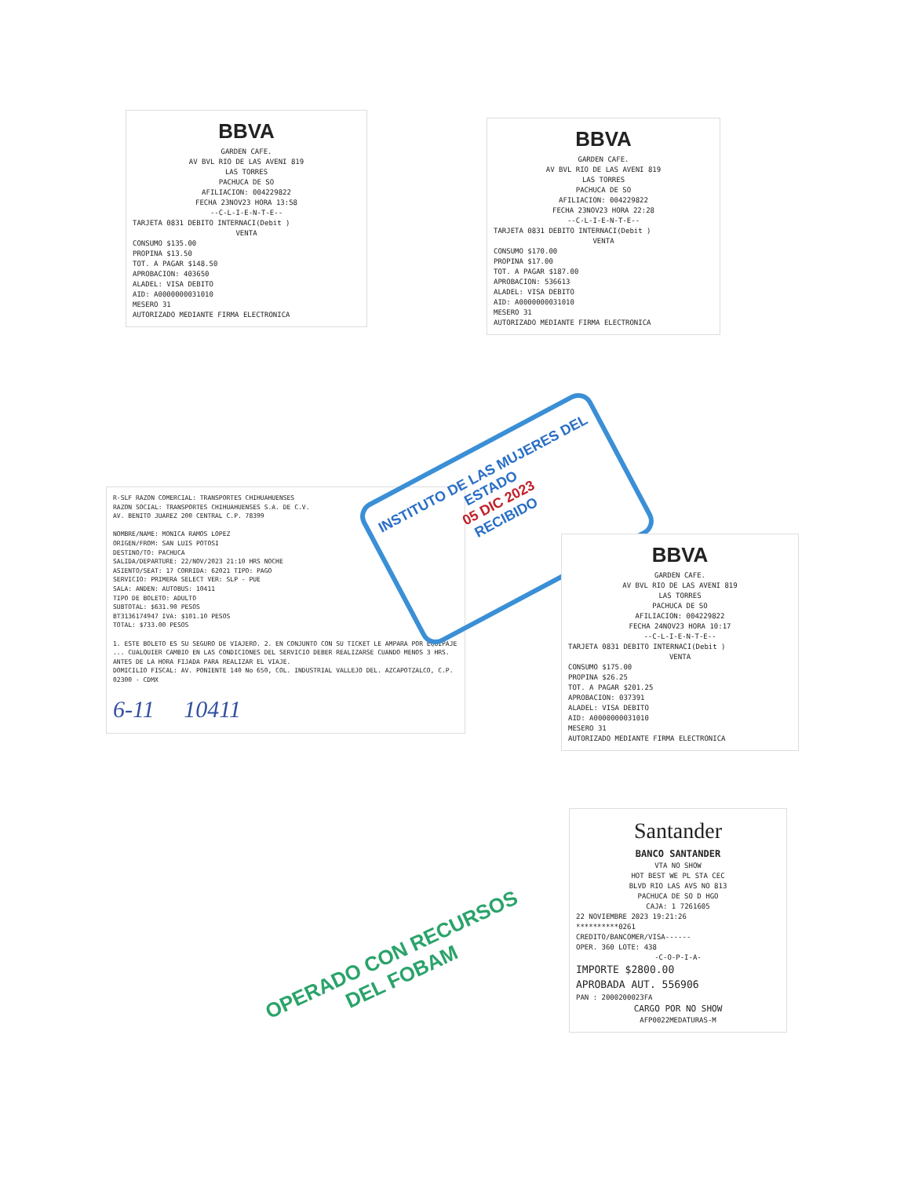BBVA
GARDEN CAFE.
AV BVL RIO DE LAS AVENI 819
LAS TORRES
PACHUCA DE SO
AFILIACION: 004229822
FECHA 23NOV23 HORA 13:58
--C-L-I-E-N-T-E--
TARJETA 0831 DEBITO INTERNACI(Debit )
VENTA
CONSUMO $135.00
PROPINA $13.50
TOT. A PAGAR $148.50
APROBACION: 403650
ALADEL: VISA DEBITO
AID: A0000000031010
MESERO 31
AUTORIZADO MEDIANTE FIRMA ELECTRONICA
BBVA
GARDEN CAFE.
AV BVL RIO DE LAS AVENI 819
LAS TORRES
PACHUCA DE SO
AFILIACION: 004229822
FECHA 23NOV23 HORA 22:28
--C-L-I-E-N-T-E--
TARJETA 0831 DEBITO INTERNACI(Debit )
VENTA
CONSUMO $170.00
PROPINA $17.00
TOT. A PAGAR $187.00
APROBACION: 536613
ALADEL: VISA DEBITO
AID: A0000000031010
MESERO 31
AUTORIZADO MEDIANTE FIRMA ELECTRONICA
R-SLF RAZON COMERCIAL: TRANSPORTES CHIHUAHUENSES
RAZON SOCIAL: TRANSPORTES CHIHUAHUENSES S.A. DE C.V.
AV. BENITO JUAREZ 200 CENTRAL C.P. 78399
NOMBRE/NAME: MONICA RAMOS LOPEZ
ORIGEN/FROM: SAN LUIS POTOSI
DESTINO/TO: PACHUCA
SALIDA/DEPARTURE: 22/NOV/2023 21:10 HRS NOCHE
ASIENTO/SEAT: 17 CORRIDA: 62021 TIPO: PAGO
SERVICIO: PRIMERA SELECT VER: SLP - PUE
SALA: ANDEN: AUTOBUS: 10411
TIPO DE BOLETO: ADULTO
SUBTOTAL: $631.90 PESOS
BT3136174947 IVA: $101.10 PESOS
TOTAL: $733.00 PESOS
1. ESTE BOLETO ES SU SEGURO DE VIAJERO. 2. EN CONJUNTO CON SU TICKET LE AMPARA POR EQUIPAJE ... CUALQUIER CAMBIO EN LAS CONDICIONES DEL SERVICIO DEBER REALIZARSE CUANDO MENOS 3 HRS. ANTES DE LA HORA FIJADA PARA REALIZAR EL VIAJE.
DOMICILIO FISCAL: AV. PONIENTE 140 No 650, COL. INDUSTRIAL VALLEJO DEL. AZCAPOTZALCO, C.P. 02300 - CDMX
6-11 10411
INSTITUTO DE LAS MUJERES DEL ESTADO
05 DIC 2023
RECIBIDO
BBVA
GARDEN CAFE.
AV BVL RIO DE LAS AVENI 819
LAS TORRES
PACHUCA DE SO
AFILIACION: 004229822
FECHA 24NOV23 HORA 10:17
--C-L-I-E-N-T-E--
TARJETA 0831 DEBITO INTERNACI(Debit )
VENTA
CONSUMO $175.00
PROPINA $26.25
TOT. A PAGAR $201.25
APROBACION: 037391
ALADEL: VISA DEBITO
AID: A0000000031010
MESERO 31
AUTORIZADO MEDIANTE FIRMA ELECTRONICA
Santander
BANCO SANTANDER
VTA NO SHOW
HOT BEST WE PL STA CEC
BLVD RIO LAS AVS NO 813
PACHUCA DE SO D HGO
CAJA: 1 7261605
22 NOVIEMBRE 2023 19:21:26
**********0261
CREDITO/BANCOMER/VISA------
OPER. 360 LOTE: 438
-C-O-P-I-A-
IMPORTE $2800.00
APROBADA AUT. 556906
PAN : 2000200023FA
CARGO POR NO SHOW
AFP0022MEDATURAS-M
OPERADO CON RECURSOS
DEL FOBAM